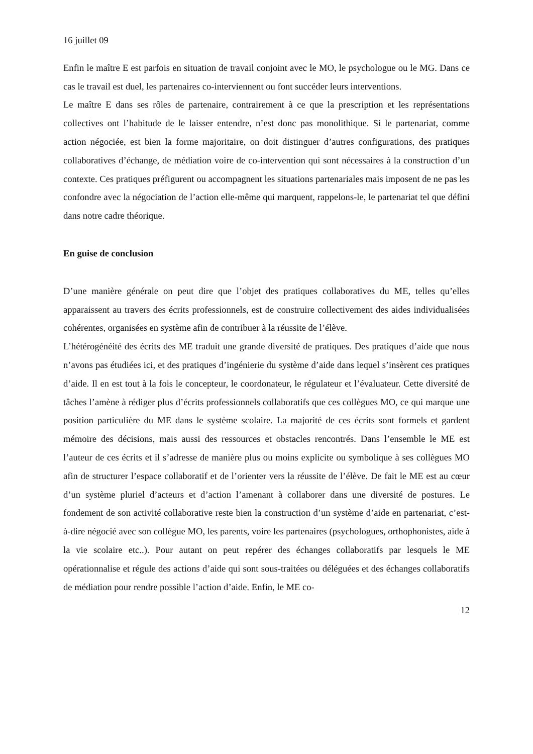16 juillet 09
Enfin le maître E est parfois en situation de travail conjoint avec le MO, le psychologue ou le MG. Dans ce cas le travail est duel, les partenaires co-interviennent ou font succéder leurs interventions.
Le maître E dans ses rôles de partenaire, contrairement à ce que la prescription et les représentations collectives ont l’habitude de le laisser entendre, n’est donc pas monolithique. Si le partenariat, comme action négociée, est bien la forme majoritaire, on doit distinguer d’autres configurations, des pratiques collaboratives d’échange, de médiation voire de co-intervention qui sont nécessaires à la construction d’un contexte. Ces pratiques préfigurent ou accompagnent les situations partenariales mais imposent de ne pas les confondre avec la négociation de l’action elle-même qui marquent, rappelons-le, le partenariat tel que défini dans notre cadre théorique.
En guise de conclusion
D’une manière générale on peut dire que l’objet des pratiques collaboratives du ME, telles qu’elles apparaissent au travers des écrits professionnels, est de construire collectivement des aides individualisées cohérentes, organisées en système afin de contribuer à la réussite de l’élève.
L’hétérogénéité des écrits des ME traduit une grande diversité de pratiques. Des pratiques d’aide que nous n’avons pas étudiées ici, et des pratiques d’ingénierie du système d’aide dans lequel s’insèrent ces pratiques d’aide. Il en est tout à la fois le concepteur, le coordonateur, le régulateur et l’évaluateur. Cette diversité de tâches l’amène à rédiger plus d’écrits professionnels collaboratifs que ces collègues MO, ce qui marque une position particulière du ME dans le système scolaire. La majorité de ces écrits sont formels et gardent mémoire des décisions, mais aussi des ressources et obstacles rencontrés. Dans l’ensemble le ME est l’auteur de ces écrits et il s’adresse de manière plus ou moins explicite ou symbolique à ses collègues MO afin de structurer l’espace collaboratif et de l’orienter vers la réussite de l’élève. De fait le ME est au cœur d’un système pluriel d’acteurs et d’action l’amenant à collaborer dans une diversité de postures. Le fondement de son activité collaborative reste bien la construction d’un système d’aide en partenariat, c’est-à-dire négocié avec son collègue MO, les parents, voire les partenaires (psychologues, orthophonistes, aide à la vie scolaire etc..). Pour autant on peut repérer des échanges collaboratifs par lesquels le ME opérationnalise et régule des actions d’aide qui sont sous-traitées ou déléguées et des échanges collaboratifs de médiation pour rendre possible l’action d’aide. Enfin, le ME co-
12